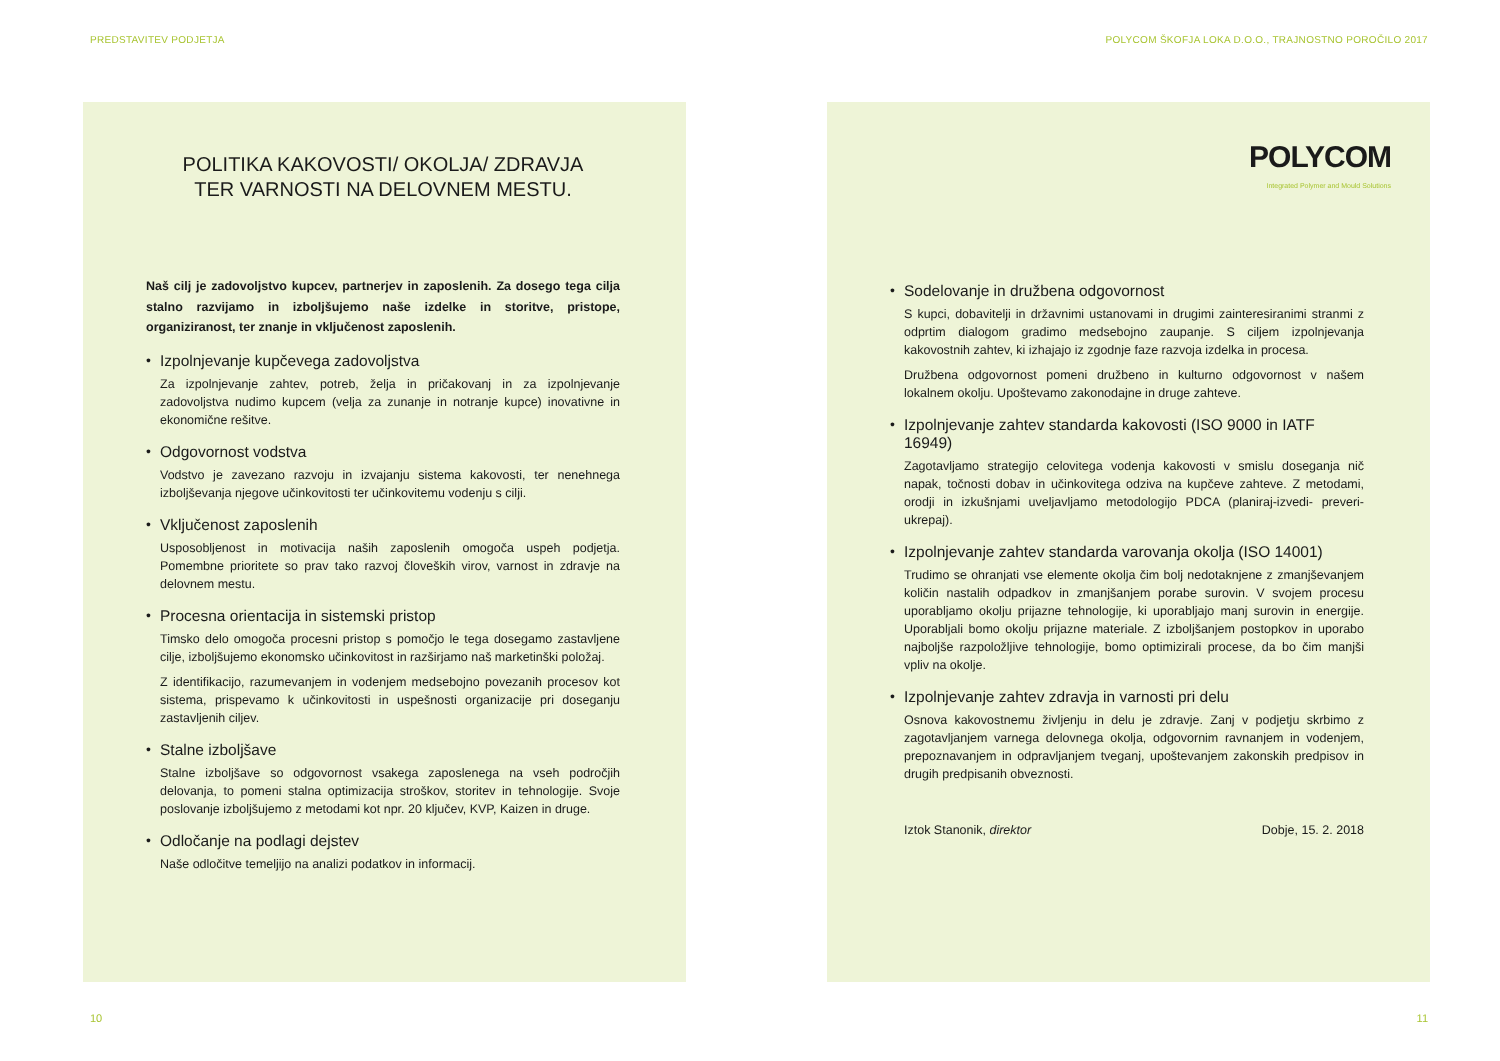PREDSTAVITEV PODJETJA
POLYCOM ŠKOFJA LOKA D.O.O., TRAJNOSTNO POROČILO 2017
POLITIKA KAKOVOSTI/ OKOLJA/ ZDRAVJA
TER VARNOSTI NA DELOVNEM MESTU.
Naš cilj je zadovoljstvo kupcev, partnerjev in zaposlenih. Za dosego tega cilja stalno razvijamo in izboljšujemo naše izdelke in storitve, pristope, organiziranost, ter znanje in vključenost zaposlenih.
Izpolnjevanje kupčevega zadovoljstva
Za izpolnjevanje zahtev, potreb, želja in pričakovanj in za izpolnjevanje zadovoljstva nudimo kupcem (velja za zunanje in notranje kupce) inovativne in ekonomične rešitve.
Odgovornost vodstva
Vodstvo je zavezano razvoju in izvajanju sistema kakovosti, ter nenehnega izboljševanja njegove učinkovitosti ter učinkovitemu vodenju s cilji.
Vključenost zaposlenih
Usposobljenost in motivacija naših zaposlenih omogoča uspeh podjetja. Pomembne prioritete so prav tako razvoj človeških virov, varnost in zdravje na delovnem mestu.
Procesna orientacija in sistemski pristop
Timsko delo omogoča procesni pristop s pomočjo le tega dosegamo zastavljene cilje, izboljšujemo ekonomsko učinkovitost in razširjamo naš marketinški položaj.
Z identifikacijo, razumevanjem in vodenjem medsebojno povezanih procesov kot sistema, prispevamo k učinkovitosti in uspešnosti organizacije pri doseganju zastavljenih ciljev.
Stalne izboljšave
Stalne izboljšave so odgovornost vsakega zaposlenega na vseh področjih delovanja, to pomeni stalna optimizacija stroškov, storitev in tehnologije. Svoje poslovanje izboljšujemo z metodami kot npr. 20 ključev, KVP, Kaizen in druge.
Odločanje na podlagi dejstev
Naše odločitve temeljijo na analizi podatkov in informacij.
POLYCOM
Integrated Polymer and Mould Solutions
Sodelovanje in družbena odgovornost
S kupci, dobavitelji in državnimi ustanovami in drugimi zainteresiranimi stranmi z odprtim dialogom gradimo medsebojno zaupanje. S ciljem izpolnjevanja kakovostnih zahtev, ki izhajajo iz zgodnje faze razvoja izdelka in procesa.
Družbena odgovornost pomeni družbeno in kulturno odgovornost v našem lokalnem okolju. Upoštevamo zakonodajne in druge zahteve.
Izpolnjevanje zahtev standarda kakovosti (ISO 9000 in IATF 16949)
Zagotavljamo strategijo celovitega vodenja kakovosti v smislu doseganja nič napak, točnosti dobav in učinkovitega odziva na kupčeve zahteve. Z metodami, orodji in izkušnjami uveljavljamo metodologijo PDCA (planiraj-izvedi- preveri- ukrepaj).
Izpolnjevanje zahtev standarda varovanja okolja (ISO 14001)
Trudimo se ohranjati vse elemente okolja čim bolj nedotaknjene z zmanjševanjem količin nastalih odpadkov in zmanjšanjem porabe surovin. V svojem procesu uporabljamo okolju prijazne tehnologije, ki uporabljajo manj surovin in energije. Uporabljali bomo okolju prijazne materiale. Z izboljšanjem postopkov in uporabo najboljše razpoložljive tehnologije, bomo optimizirali procese, da bo čim manjši vpliv na okolje.
Izpolnjevanje zahtev zdravja in varnosti pri delu
Osnova kakovostnemu življenju in delu je zdravje. Zanj v podjetju skrbimo z zagotavljanjem varnega delovnega okolja, odgovornim ravnanjem in vodenjem, prepoznavanjem in odpravljanjem tveganj, upoštevanjem zakonskih predpisov in drugih predpisanih obveznosti.
Iztok Stanonik, direktor Dobje, 15. 2. 2018
10 11